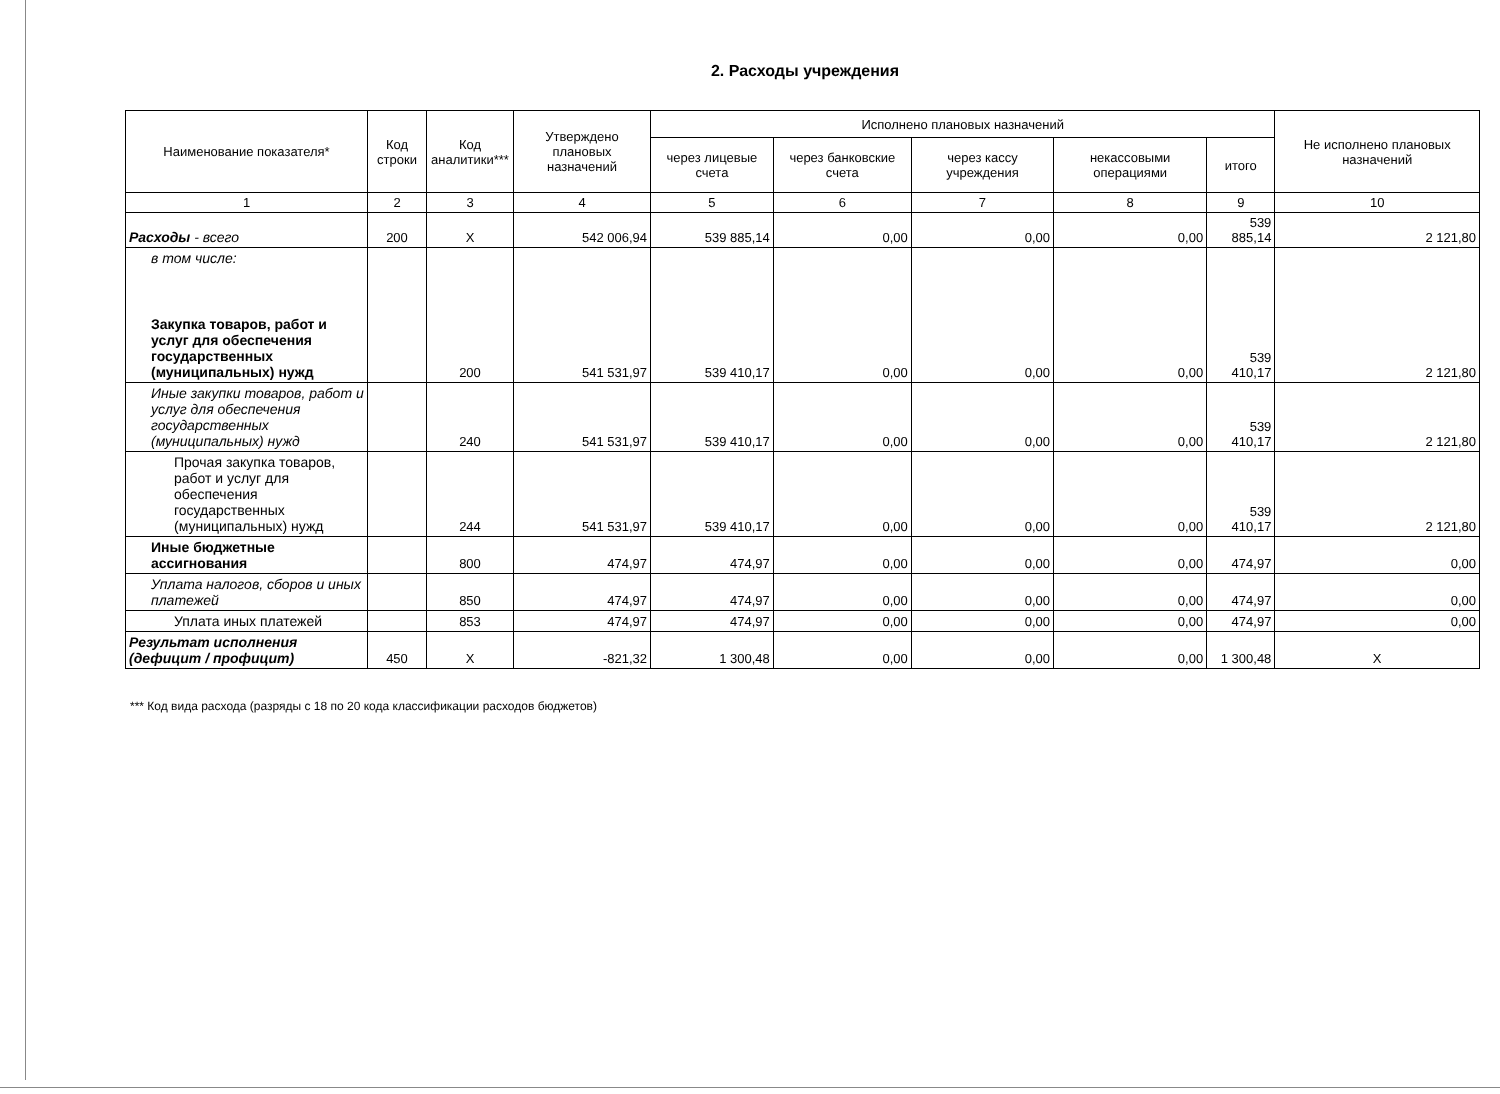2. Расходы учреждения
| Наименование показателя* | Код строки | Код аналитики*** | Утверждено плановых назначений | Исполнено плановых назначений | | | | | Не исполнено плановых назначений |
| --- | --- | --- | --- | --- | --- | --- | --- | --- | --- |
| | | | | через лицевые счета | через банковские счета | через кассу учреждения | некассовыми операциями | итого | |
| 1 | 2 | 3 | 4 | 5 | 6 | 7 | 8 | 9 | 10 |
| Расходы - всего | 200 | X | 542 006,94 | 539 885,14 | 0,00 | 0,00 | 0,00 | 539 885,14 | 2 121,80 |
| в том числе: Закупка товаров, работ и услуг для обеспечения государственных (муниципальных) нужд | | 200 | 541 531,97 | 539 410,17 | 0,00 | 0,00 | 0,00 | 539 410,17 | 2 121,80 |
| Иные закупки товаров, работ и услуг для обеспечения государственных (муниципальных) нужд | | 240 | 541 531,97 | 539 410,17 | 0,00 | 0,00 | 0,00 | 539 410,17 | 2 121,80 |
| Прочая закупка товаров, работ и услуг для обеспечения государственных (муниципальных) нужд | | 244 | 541 531,97 | 539 410,17 | 0,00 | 0,00 | 0,00 | 539 410,17 | 2 121,80 |
| Иные бюджетные ассигнования | | 800 | 474,97 | 474,97 | 0,00 | 0,00 | 0,00 | 474,97 | 0,00 |
| Уплата налогов, сборов и иных платежей | | 850 | 474,97 | 474,97 | 0,00 | 0,00 | 0,00 | 474,97 | 0,00 |
| Уплата иных платежей | | 853 | 474,97 | 474,97 | 0,00 | 0,00 | 0,00 | 474,97 | 0,00 |
| Результат исполнения (дефицит / профицит) | 450 | X | -821,32 | 1 300,48 | 0,00 | 0,00 | 0,00 | 1 300,48 | X |
*** Код вида расхода (разряды с 18 по 20 кода классификации расходов бюджетов)